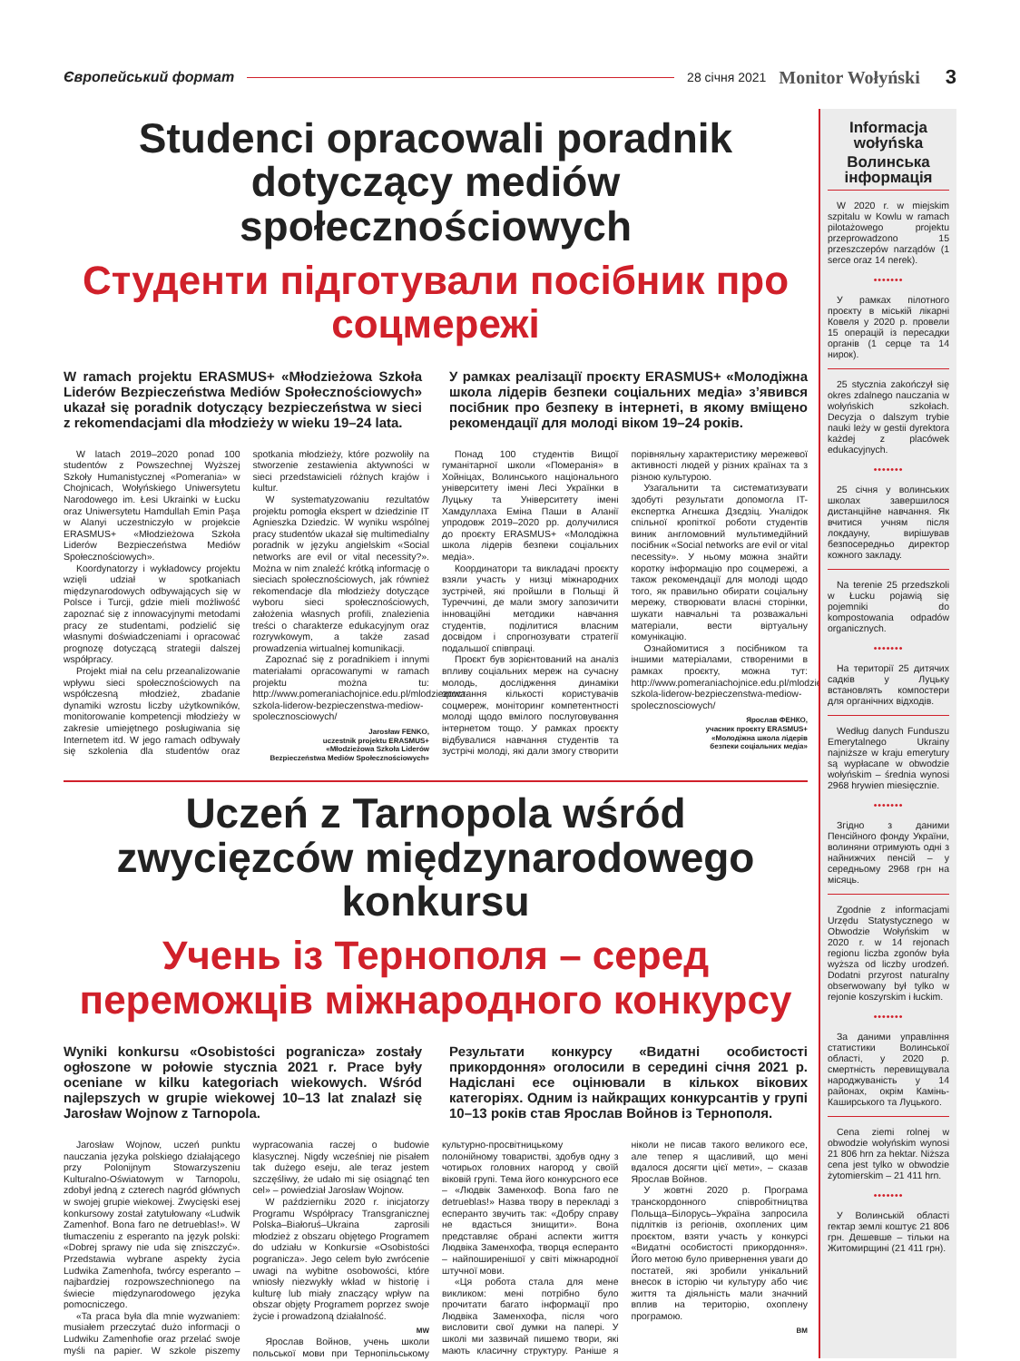Європейський формат 28 січня 2021 Monitor Wołyński 3
Studenci opracowali poradnik dotyczący mediów społecznościowych
Студенти підготували посібник про соцмережі
W ramach projektu ERASMUS+ «Młodzieżowa Szkoła Liderów Bezpieczeństwa Mediów Społecznościowych» ukazał się poradnik dotyczący bezpieczeństwa w sieci z rekomendacjami dla młodzieży w wieku 19–24 lata.
У рамках реалізації проєкту ERASMUS+ «Молодіжна школа лідерів безпеки соціальних медіа» з’явився посібник про безпеку в інтернеті, в якому вміщено рекомендації для молоді віком 19–24 років.
W latach 2019–2020 ponad 100 studentów z Powszechnej Wyższej Szkoły Humanistycznej «Pomerania» w Chojnicach, Wołyńskiego Uniwersytetu Narodowego im. Łesi Ukrainki w Łucku oraz Uniwersytetu Hamdullah Emin Paşa w Alanyi uczestniczyło w projekcie ERASMUS+ «Młodzieżowa Szkoła Liderów Bezpieczeństwa Mediów Społecznościowych».
Koordynatorzy i wykładowcy projektu wzięli udział w spotkaniach międzynarodowych odbywających się w Polsce i Turcji, gdzie mieli możliwość zapoznać się z innowacyjnymi metodami pracy ze studentami, podzielić się własnymi doświadczeniami i opracować prognozę dotyczącą strategii dalszej współpracy.
Projekt miał na celu przeanalizowanie wpływu sieci społecznościowych na współczesną młodzież, zbadanie dynamiki wzrostu liczby użytkowników, monitorowanie kompetencji młodzieży w zakresie umiejętnego posługiwania się Internetem itd. W jego ramach odbywały się szkolenia dla studentów oraz spotkania młodzieży, które pozwoliły na stworzenie zestawienia aktywności w sieci przedstawicieli różnych krajów i kultur.
W systematyzowaniu rezultatów projektu pomogła ekspert w dziedzinie IT Agnieszka Dziedzic. W wyniku wspólnej pracy studentów ukazał się multimedialny poradnik w języku angielskim «Social networks are evil or vital necessity?». Można w nim znaleźć krótką informację o sieciach społecznościowych, jak również rekomendacje dla młodzieży dotyczące wyboru sieci społecznościowych, założenia własnych profili, znalezienia treści o charakterze edukacyjnym oraz rozrywkowym, a także zasad prowadzenia wirtualnej komunikacji.
Zapoznać się z poradnikiem i innymi materiałami opracowanymi w ramach projektu można tu: http://www.pomeraniachojnice.edu.pl/mlodziezowa-szkola-liderow-bezpieczenstwa-mediow-spolecznosciowych/
Jarosław FENKO,
uczestnik projektu ERASMUS+
«Młodzieżowa Szkoła Liderów
Bezpieczeństwa Mediów Społecznościowych»
Понад 100 студентів Вищої гуманітарної школи «Померанія» в Хойніцах, Волинського національного університету імені Лесі Українки в Луцьку та Університету імені Хамдуллаха Еміна Паши в Аланії упродовж 2019–2020 рр. долучилися до проєкту ERASMUS+ «Молодіжна школа лідерів безпеки соціальних медіа».
Координатори та викладачі проєкту взяли участь у низці міжнародних зустрічей, які пройшли в Польщі й Туреччині, де мали змогу запозичити інноваційні методики навчання студентів, поділитися власним досвідом і спрогнозувати стратегії подальшої співпраці.
Проєкт був зорієнтований на аналіз впливу соціальних мереж на сучасну молодь, дослідження динаміки зростання кількості користувачів соцмереж, моніторинг компетентності молоді щодо вмілого послуговування інтернетом тощо. У рамках проєкту відбувалися навчання студентів та зустрічі молоді, які дали змогу створити порівняльну характеристику мережевої активності людей у різних країнах та з різною культурою.
Узагальнити та систематизувати здобуті результати допомогла IT-експертка Агнєшка Дзєдзіц. Уналідок спільної кропіткої роботи студентів виник англомовний мультимедійний посібник «Social networks are evil or vital necessity». У ньому можна знайти коротку інформацію про соцмережі, а також рекомендації для молоді щодо того, як правильно обирати соціальну мережу, створювати власні сторінки, шукати навчальні та розважальні матеріали, вести віртуальну комунікацію.
Ознайомитися з посібником та іншими матеріалами, створеними в рамках проєкту, можна тут: http://www.pomeraniachojnice.edu.pl/mlodziezowa-szkola-liderow-bezpieczenstwa-mediow-spolecznosciowych/
Ярослав ФЕНКО,
учасник проєкту ERASMUS+
«Молодіжна школа лідерів
безпеки соціальних медіа»
Uczeń z Tarnopola wśród zwycięzców międzynarodowego konkursu
Учень із Тернополя – серед переможців міжнародного конкурсу
Wyniki konkursu «Osobistości pogranicza» zostały ogłoszone w połowie stycznia 2021 r. Prace były oceniane w kilku kategoriach wiekowych. Wśród najlepszych w grupie wiekowej 10–13 lat znalazł się Jarosław Wojnow z Tarnopola.
Результати конкурсу «Видатні особистості прикордоння» оголосили в середині січня 2021 р. Надіслані есе оцінювали в кількох вікових категоріях. Одним із найкращих конкурсантів у групі 10–13 років став Ярослав Войнов із Тернополя.
Jarosław Wojnow, uczeń punktu nauczania języka polskiego działającego przy Polonijnym Stowarzyszeniu Kulturalno-Oświatowym w Tarnopolu, zdobył jedną z czterech nagród głównych w swojej grupie wiekowej. Zwycięski esej konkursowy został zatytułowany «Ludwik Zamenhof. Bona faro ne detrueblas!». W tłumaczeniu z esperanto na język polski: «Dobrej sprawy nie uda się zniszczyć». Przedstawia wybrane aspekty życia Ludwika Zamenhofa, twórcy esperanto – najbardziej rozpowszechnionego na świecie międzynarodowego języka pomocniczego.
«Ta praca była dla mnie wyzwaniem: musiałem przeczytać dużo informacji o Ludwiku Zamenhofie oraz przelać swoje myśli na papier. W szkole piszemy wypracowania raczej o budowie klasycznej. Nigdy wcześniej nie pisałem tak dużego eseju, ale teraz jestem szczęśliwy, że udało mi się osiągnąć ten cel» – powiedział Jarosław Wojnow.
W październiku 2020 r. inicjatorzy Programu Współpracy Transgranicznej Polska–Białoruś–Ukraina zaprosili młodzież z obszaru objętego Programem do udziału w Konkursie «Osobistości pogranicza». Jego celem było zwrócenie uwagi na wybitne osobowości, które wniosły niezwykły wkład w historię i kulturę lub miały znaczący wpływ na obszar objęty Programem poprzez swoje życie i prowadzoną działalność.
MW
Ярослав Войнов, учень школи польської мови при Тернопільському культурно-просвітницькому полонійному товаристві, здобув одну з чотирьох головних нагород у своїй віковій групі. Тема його конкурсного есе – «Людвік Заменхоф. Bona faro ne detrueblas!» Назва твору в перекладі з есперанто звучить так: «Добру справу не вдасться знищити». Вона представляє обрані аспекти життя Людвіка Заменхофа, творця есперанто – найпоширенішої у світі міжнародної штучної мови.
«Ця робота стала для мене викликом: мені потрібно було прочитати багато інформації про Людвіка Заменхофа, після чого висловити свої думки на папері. У школі ми зазвичай пишемо твори, які мають класичну структуру. Раніше я ніколи не писав такого великого есе, але тепер я щасливий, що мені вдалося досягти цієї мети», – сказав Ярослав Войнов.
У жовтні 2020 р. Програма транскордонного співробітництва Польща–Білорусь–Україна запросила підлітків із регіонів, охоплених цим проєктом, взяти участь у конкурсі «Видатні особистості прикордоння». Його метою було привернення уваги до постатей, які зробили унікальний внесок в історію чи культуру або чиє життя та діяльність мали значний вплив на територію, охоплену програмою.
ВМ
Informacja wołyńska
Волинська інформація
W 2020 r. w miejskim szpitalu w Kowlu w ramach pilotażowego projektu przeprowadzono 15 przeszczepów narządów (1 serce oraz 14 nerek).
•••••••
У рамках пілотного проєкту в міській лікарні Ковеля у 2020 р. провели 15 операцій із пересадки органів (1 серце та 14 нирок).
25 stycznia zakończył się okres zdalnego nauczania w wołyńskich szkołach. Decyzja o dalszym trybie nauki leży w gestii dyrektora każdej z placówek edukacyjnych.
•••••••
25 січня у волинських школах завершилося дистанційне навчання. Як вчитися учням після локдауну, вирішував безпосередньо директор кожного закладу.
Na terenie 25 przedszkoli w Łucku pojawią się pojemniki do kompostowania odpadów organicznych.
•••••••
На території 25 дитячих садків у Луцьку встановлять компостери для органічних відходів.
Według danych Funduszu Emerytalnego Ukrainy najniższe w kraju emerytury są wypłacane w obwodzie wołyńskim – średnia wynosi 2968 hrywien miesięcznie.
•••••••
Згідно з даними Пенсійного фонду України, волиняни отримують одні з найнижчих пенсій – у середньому 2968 грн на місяць.
Zgodnie z informacjami Urzędu Statystycznego w Obwodzie Wołyńskim w 2020 r. w 14 rejonach regionu liczba zgonów była wyższa od liczby urodzeń. Dodatni przyrost naturalny obserwowany był tylko w rejonie koszyrskim i łuckim.
•••••••
За даними управління статистики Волинської області, у 2020 р. смертність перевищувала народжуваність у 14 районах, окрім Камінь-Каширського та Луцького.
Cena ziemi rolnej w obwodzie wołyńskim wynosi 21 806 hrn za hektar. Niższa cena jest tylko w obwodzie żytomierskim – 21 411 hrn.
•••••••
У Волинській області гектар землі коштує 21 806 грн. Дешевше – тільки на Житомирщині (21 411 грн).